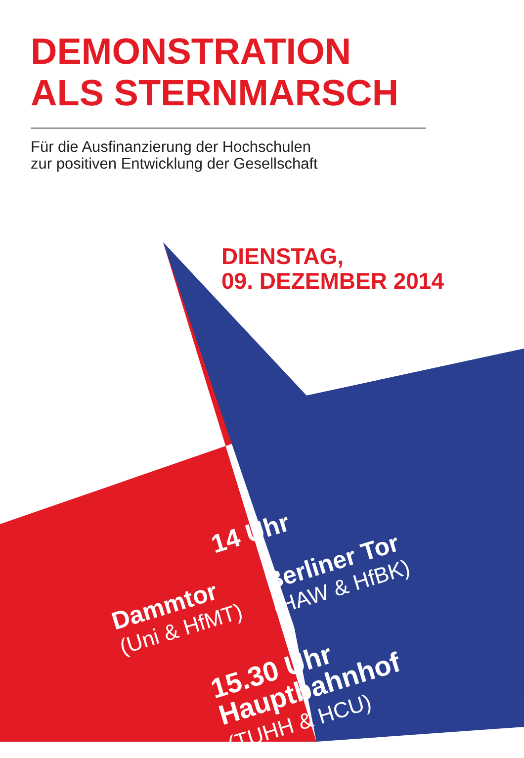DEMONSTRATION
ALS STERNMARSCH
Für die Ausfinanzierung der Hochschulen
zur positiven Entwicklung der Gesellschaft
DIENSTAG,
09. DEZEMBER 2014
14 Uhr
Dammtor
(Uni & HfMT)
Berliner Tor
(HAW & HfBK)
15.30 Uhr
Hauptbahnhof
(TUHH & HCU)